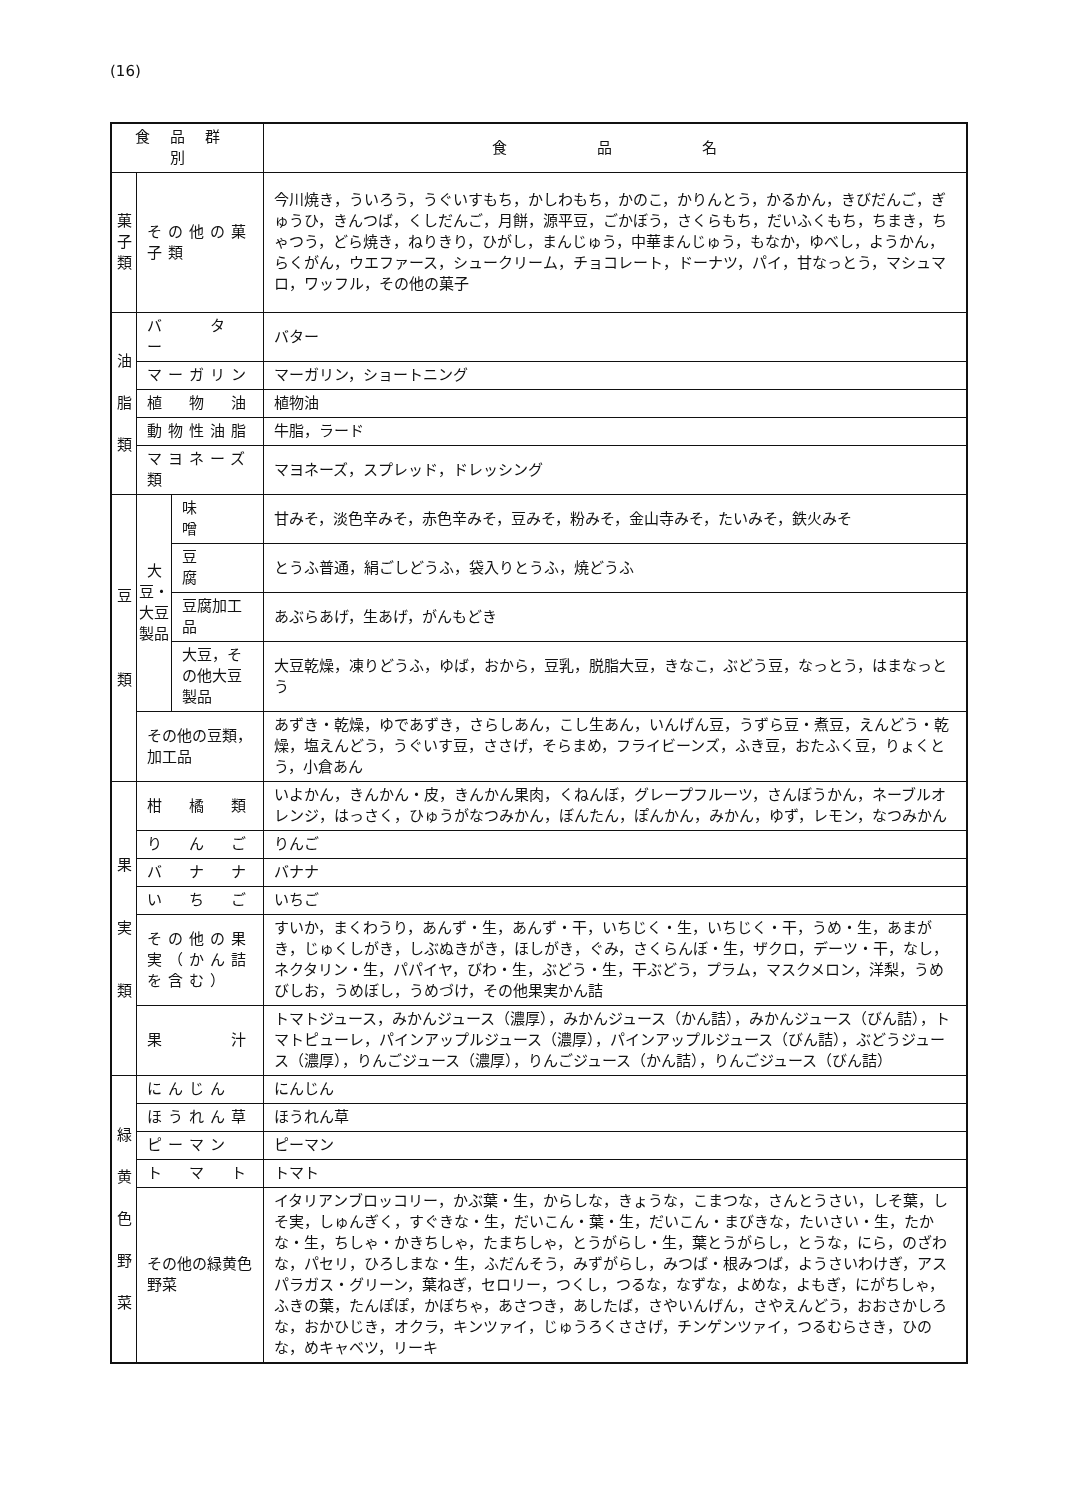(16)
| 食品群別 | | | 食 品 名 |
| --- | --- | --- | --- |
| 菓 子 類 | その他の菓子類 | | 今川焼き，ういろう，うぐいすもち，かしわもち，かのこ，かりんとう，かるかん，きびだんご，ぎゅうひ，きんつば，くしだんご，月餅，源平豆，ごかぼう，さくらもち，だいふくもち，ちまき，ちゃつう，どら焼き，ねりきり，ひがし，まんじゅう，中華まんじゅう，もなか，ゆべし，ようかん，らくがん，ウエファース，シュークリーム，チョコレート，ドーナツ，パイ，甘なっとう，マシュマロ，ワッフル，その他の菓子 |
| 油 脂 類 | バ タ ー | | バター |
| | マーガリン | | マーガリン，ショートニング |
| | 植 物 油 | | 植物油 |
| | 動物性油脂 | | 牛脂，ラード |
| | マヨネーズ類 | | マヨネーズ，スプレッド，ドレッシング |
| 豆 類 | 大豆・大豆製品 | 味 噌 | 甘みそ，淡色辛みそ，赤色辛みそ，豆みそ，粉みそ，金山寺みそ，たいみそ，鉄火みそ |
| | | 豆 腐 | とうふ普通，絹ごしどうふ，袋入りとうふ，焼どうふ |
| | | 豆腐加工品 | あぶらあげ，生あげ，がんもどき |
| | | 大豆，その他大豆製品 | 大豆乾燥，凍りどうふ，ゆば，おから，豆乳，脱脂大豆，きなこ，ぶどう豆，なっとう，はまなっとう |
| | その他の豆類，加工品 | | あずき・乾燥，ゆであずき，さらしあん，こし生あん，いんげん豆，うずら豆・煮豆，えんどう・乾燥，塩えんどう，うぐいす豆，ささげ，そらまめ，フライビーンズ，ふき豆，おたふく豆，りょくとう，小倉あん |
| 果 実 類 | 柑 橘 類 | | いよかん，きんかん・皮，きんかん果肉，くねんぼ，グレープフルーツ，さんぼうかん，ネーブルオレンジ，はっさく，ひゅうがなつみかん，ぼんたん，ぽんかん，みかん，ゆず，レモン，なつみかん |
| | り ん ご | | りんご |
| | バ ナ ナ | | バナナ |
| | い ち ご | | いちご |
| | その他の果実（かん詰を含む） | | すいか，まくわうり，あんず・生，あんず・干，いちじく・生，いちじく・干，うめ・生，あまがき，じゅくしがき，しぶぬきがき，ほしがき，ぐみ，さくらんぼ・生，ザクロ，デーツ・干，なし，ネクタリン・生，パパイヤ，びわ・生，ぶどう・生，干ぶどう，プラム，マスクメロン，洋梨，うめびしお，うめぼし，うめづけ，その他果実かん詰 |
| | 果 汁 | | トマトジュース，みかんジュース（濃厚），みかんジュース（かん詰），みかんジュース（びん詰），トマトピューレ，パインアップルジュース（濃厚），パインアップルジュース（びん詰），ぶどうジュース（濃厚），りんごジュース（濃厚），りんごジュース（かん詰），りんごジュース（びん詰） |
| 緑 黄 色 野 菜 | にんじん | | にんじん |
| | ほうれん草 | | ほうれん草 |
| | ピーマン | | ピーマン |
| | ト マ ト | | トマト |
| | その他の緑黄色野菜 | | イタリアンブロッコリー，かぶ葉・生，からしな，きょうな，こまつな，さんとうさい，しそ葉，しそ実，しゅんぎく，すぐきな・生，だいこん・葉・生，だいこん・まびきな，たいさい・生，たかな・生，ちしゃ・かきちしゃ，たまちしゃ，とうがらし・生，葉とうがらし，とうな，にら，のざわな，パセリ，ひろしまな・生，ふだんそう，みずがらし，みつば・根みつば，ようさいわけぎ，アスパラガス・グリーン，葉ねぎ，セロリー，つくし，つるな，なずな，よめな，よもぎ，にがちしゃ，ふきの葉，たんぽぽ，かぼちゃ，あさつき，あしたば，さやいんげん，さやえんどう，おおさかしろな，おかひじき，オクラ，キンツァイ，じゅうろくささげ，チンゲンツァイ，つるむらさき，ひのな，めキャベツ，リーキ |